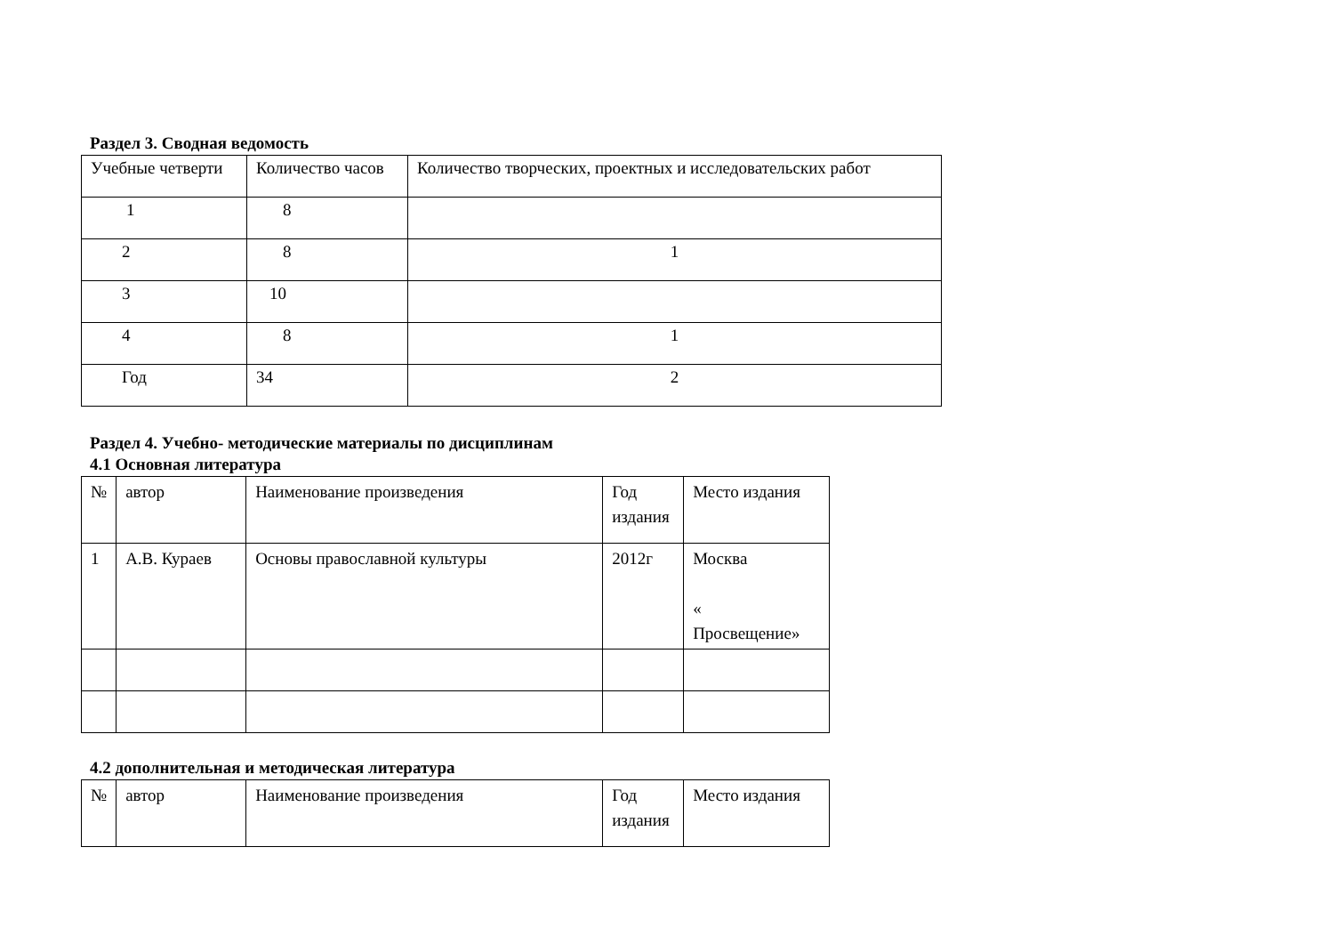Раздел 3. Сводная ведомость
| Учебные четверти | Количество часов | Количество творческих, проектных и исследовательских работ |
| --- | --- | --- |
| 1 | 8 | |
| 2 | 8 | 1 |
| 3 | 10 | |
| 4 | 8 | 1 |
| Год | 34 | 2 |
Раздел 4. Учебно- методические материалы по дисциплинам
4.1 Основная литература
| № | автор | Наименование произведения | Год издания | Место издания |
| --- | --- | --- | --- | --- |
| 1 | А.В. Кураев | Основы православной культуры | 2012г | Москва « Просвещение» |
4.2 дополнительная и методическая литература
| № | автор | Наименование произведения | Год издания | Место издания |
| --- | --- | --- | --- | --- |